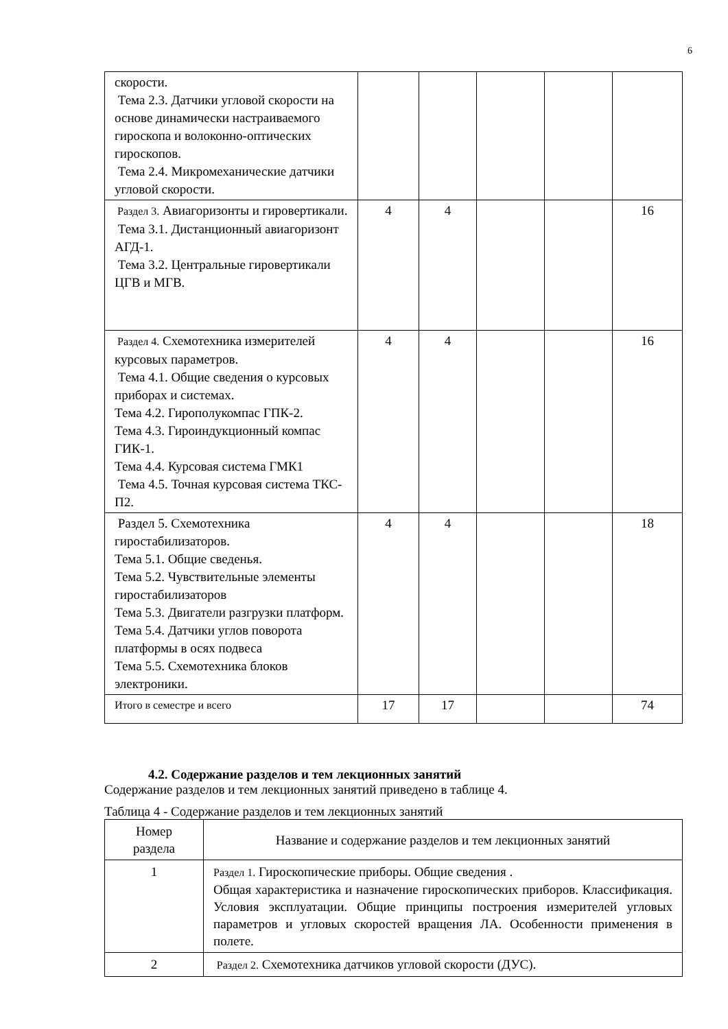6
| скорости. Тема 2.3. Датчики угловой скорости на основе динамически настраиваемого гироскопа и волоконно-оптических гироскопов. Тема 2.4. Микромеханические датчики угловой скорости. | | | | | |
| Раздел 3. Авиагоризонты и гировертикали. Тема 3.1. Дистанционный авиагоризонт АГД-1. Тема 3.2. Центральные гировертикали ЦГВ и МГВ. | 4 | 4 | | | 16 |
| Раздел 4. Схемотехника измерителей курсовых параметров. Тема 4.1. Общие сведения о курсовых приборах и системах. Тема 4.2. Гирополукомпас ГПК-2. Тема 4.3. Гироиндукционный компас ГИК-1. Тема 4.4. Курсовая система ГМК1 Тема 4.5. Точная курсовая система ТКС-П2. | 4 | 4 | | | 16 |
| Раздел 5. Схемотехника гиростабилизаторов. Тема 5.1. Общие сведенья. Тема 5.2. Чувствительные элементы гиростабилизаторов Тема 5.3. Двигатели разгрузки платформ. Тема 5.4. Датчики углов поворота платформы в осях подвеса Тема 5.5. Схемотехника блоков электроники. | 4 | 4 | | | 18 |
| Итого в семестре и всего | 17 | 17 | | | 74 |
4.2. Содержание разделов и тем лекционных занятий
Содержание разделов и тем лекционных занятий приведено в таблице 4.
Таблица 4 - Содержание разделов и тем лекционных занятий
| Номер раздела | Название и содержание разделов и тем лекционных занятий |
| --- | --- |
| 1 | Раздел 1. Гироскопические приборы. Общие сведения . Общая характеристика и назначение гироскопических приборов. Классификация. Условия эксплуатации. Общие принципы построения измерителей угловых параметров и угловых скоростей вращения ЛА. Особенности применения в полете. |
| 2 | Раздел 2. Схемотехника датчиков угловой скорости (ДУС). |